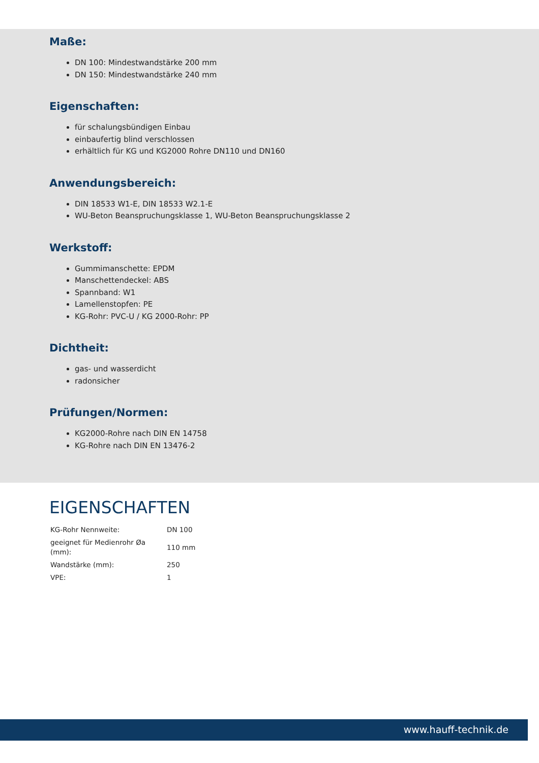Maße:
DN 100: Mindestwandstärke 200 mm
DN 150: Mindestwandstärke 240 mm
Eigenschaften:
für schalungsbündigen Einbau
einbaufertig blind verschlossen
erhältlich für KG und KG2000 Rohre DN110 und DN160
Anwendungsbereich:
DIN 18533 W1-E, DIN 18533 W2.1-E
WU-Beton Beanspruchungsklasse 1, WU-Beton Beanspruchungsklasse 2
Werkstoff:
Gummimanschette: EPDM
Manschettendeckel: ABS
Spannband: W1
Lamellenstopfen: PE
KG-Rohr: PVC-U / KG 2000-Rohr: PP
Dichtheit:
gas- und wasserdicht
radonsicher
Prüfungen/Normen:
KG2000-Rohre nach DIN EN 14758
KG-Rohre nach DIN EN 13476-2
EIGENSCHAFTEN
| KG-Rohr Nennweite: | DN 100 |
| geeignet für Medienrohr Øa (mm): | 110 mm |
| Wandstärke (mm): | 250 |
| VPE: | 1 |
www.hauff-technik.de